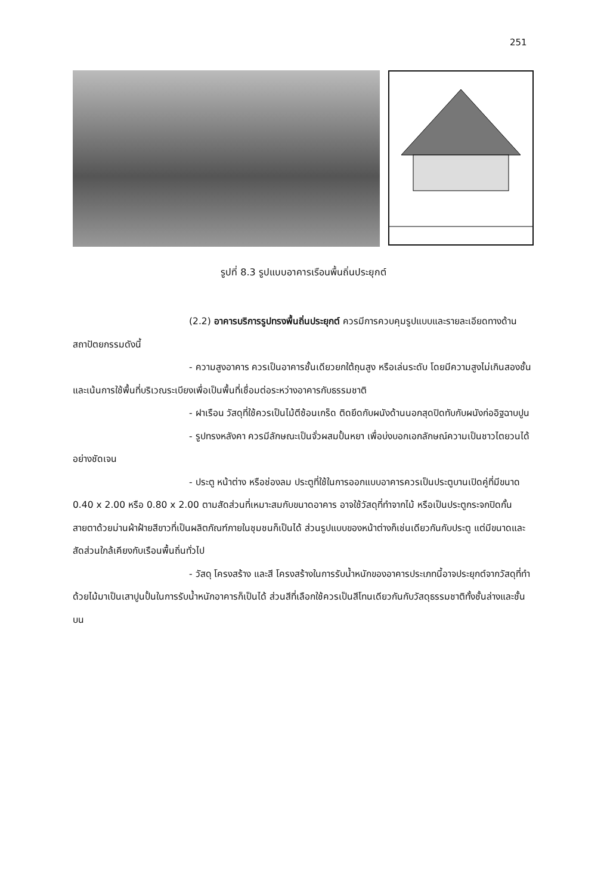251
รูปที่ 8.3 รูปแบบอาคารเรือนพื้นถิ่นประยุกต์
(2.2) อาคารบริการรูปทรงพื้นถิ่นประยุกต์ ควรมีการควบคุมรูปแบบและรายละเอียดทางด้านสถาปัตยกรรมดังนี้
- ความสูงอาคาร ควรเป็นอาคารชั้นเดียวยกใต้ถุนสูง หรือเล่นระดับ โดยมีความสูงไม่เกินสองชั้น และเน้นการใช้พื้นที่บริเวณระเบียงเพื่อเป็นพื้นที่เชื่อมต่อระหว่างอาคารกับธรรมชาติ
- ฝาเรือน วัสดุที่ใช้ควรเป็นไม้ตีซ้อนเกร็ด ติดยึดกับผนังด้านนอกสุดปิดทับกับผนังก่ออิฐฉาบปูน
- รูปทรงหลังคา ควรมีลักษณะเป็นจั่วผสมปั้นหยา เพื่อบ่งบอกเอกลักษณ์ความเป็นชาวไตยวนได้อย่างชัดเจน
- ประตู หน้าต่าง หรือช่องลม ประตูที่ใช้ในการออกแบบอาคารควรเป็นประตูบานเปิดคู่ที่มีขนาด 0.40 x 2.00 หรือ 0.80 x 2.00 ตามสัดส่วนที่เหมาะสมกับขนาดอาคาร อาจใช้วัสดุที่ทำจากไม้ หรือเป็นประตูกระจกปิดกั้นสายตาด้วยม่านผ้าฝ้ายสีขาวที่เป็นผลิตภัณฑ์ภายในชุมชนก็เป็นได้ ส่วนรูปแบบของหน้าต่างก็เช่นเดียวกันกับประตู แต่มีขนาดและสัดส่วนใกล้เคียงกับเรือนพื้นถิ่นทั่วไป
- วัสดุ โครงสร้าง และสี โครงสร้างในการรับน้ำหนักของอาคารประเภทนี้อาจประยุกต์จากวัสดุที่ทำด้วยไม้มาเป็นเสาปูนปั้นในการรับน้ำหนักอาคารก็เป็นได้ ส่วนสีที่เลือกใช้ควรเป็นสีโทนเดียวกันกับวัสดุธรรมชาติทั้งชั้นล่างและชั้นบน